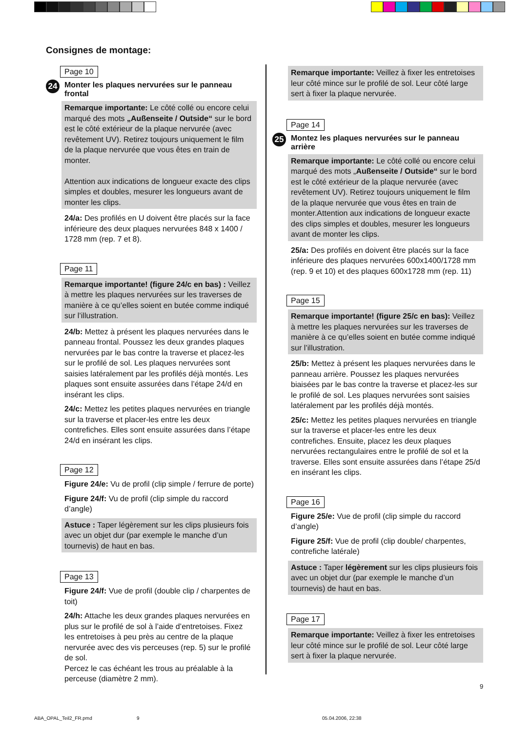Consignes de montage:
Page 10
24 Monter les plaques nervurées sur le panneau frontal
Remarque importante: Le côté collé ou encore celui marqué des mots „Außenseite / Outside“ sur le bord est le côté extérieur de la plaque nervurée (avec revêtement UV). Retirez toujours uniquement le film de la plaque nervurée que vous êtes en train de monter.
Attention aux indications de longueur exacte des clips simples et doubles, mesurer les longueurs avant de monter les clips.
24/a: Des profilés en U doivent être placés sur la face inférieure des deux plaques nervurées 848 x 1400 / 1728 mm (rep. 7 et 8).
Page 11
Remarque importante! (figure 24/c en bas) : Veillez à mettre les plaques nervurées sur les traverses de manière à ce qu’elles soient en butée comme indiqué sur l’illustration.
24/b: Mettez à présent les plaques nervurées dans le panneau frontal. Poussez les deux grandes plaques nervurées par le bas contre la traverse et placez-les sur le profilé de sol. Les plaques nervurées sont saisies latéralement par les profilés déjà montés. Les plaques sont ensuite assurées dans l’étape 24/d en insérant les clips.
24/c: Mettez les petites plaques nervurées en triangle sur la traverse et placer-les entre les deux contrefiches. Elles sont ensuite assurées dans l’étape 24/d en insérant les clips.
Page 12
Figure 24/e: Vu de profil (clip simple / ferrure de porte)
Figure 24/f: Vu de profil (clip simple du raccord d’angle)
Astuce : Taper légèrement sur les clips plusieurs fois avec un objet dur (par exemple le manche d’un tournevis) de haut en bas.
Page 13
Figure 24/f: Vue de profil (double clip / charpentes de toit)
24/h: Attache les deux grandes plaques nervurées en plus sur le profilé de sol à l’aide d’entretoises. Fixez les entretoises à peu près au centre de la plaque nervurée avec des vis perceuses (rep. 5) sur le profilé de sol.
Percez le cas échéant les trous au préalable à la perceuse (diamètre 2 mm).
Remarque importante: Veillez à fixer les entretoises leur côté mince sur le profilé de sol. Leur côté large sert à fixer la plaque nervurée.
Page 14
25 Montez les plaques nervurées sur le panneau arrière
Remarque importante: Le côté collé ou encore celui marqué des mots „Außenseite / Outside“ sur le bord est le côté extérieur de la plaque nervurée (avec revêtement UV). Retirez toujours uniquement le film de la plaque nervurée que vous êtes en train de monter.Attention aux indications de longueur exacte des clips simples et doubles, mesurer les longueurs avant de monter les clips.
25/a: Des profilés en doivent être placés sur la face inférieure des plaques nervurées 600x1400/1728 mm (rep. 9 et 10) et des plaques 600x1728 mm (rep. 11)
Page 15
Remarque importante! (figure 25/c en bas): Veillez à mettre les plaques nervurées sur les traverses de manière à ce qu’elles soient en butée comme indiqué sur l’illustration.
25/b: Mettez à présent les plaques nervurées dans le panneau arrière. Poussez les plaques nervurées biaisées par le bas contre la traverse et placez-les sur le profilé de sol. Les plaques nervurées sont saisies latéralement par les profilés déjà montés.
25/c: Mettez les petites plaques nervurées en triangle sur la traverse et placer-les entre les deux contrefiches. Ensuite, placez les deux plaques nervurées rectangulaires entre le profilé de sol et la traverse. Elles sont ensuite assurées dans l’étape 25/d en insérant les clips.
Page 16
Figure 25/e: Vue de profil (clip simple du raccord d’angle)
Figure 25/f: Vue de profil (clip double/ charpentes, contrefiche latérale)
Astuce : Taper légèrement sur les clips plusieurs fois avec un objet dur (par exemple le manche d’un tournevis) de haut en bas.
Page 17
Remarque importante: Veillez à fixer les entretoises leur côté mince sur le profilé de sol. Leur côté large sert à fixer la plaque nervurée.
9
ABA_OPAL_Teil2_FR.pmd 9 05.04.2006, 22:38